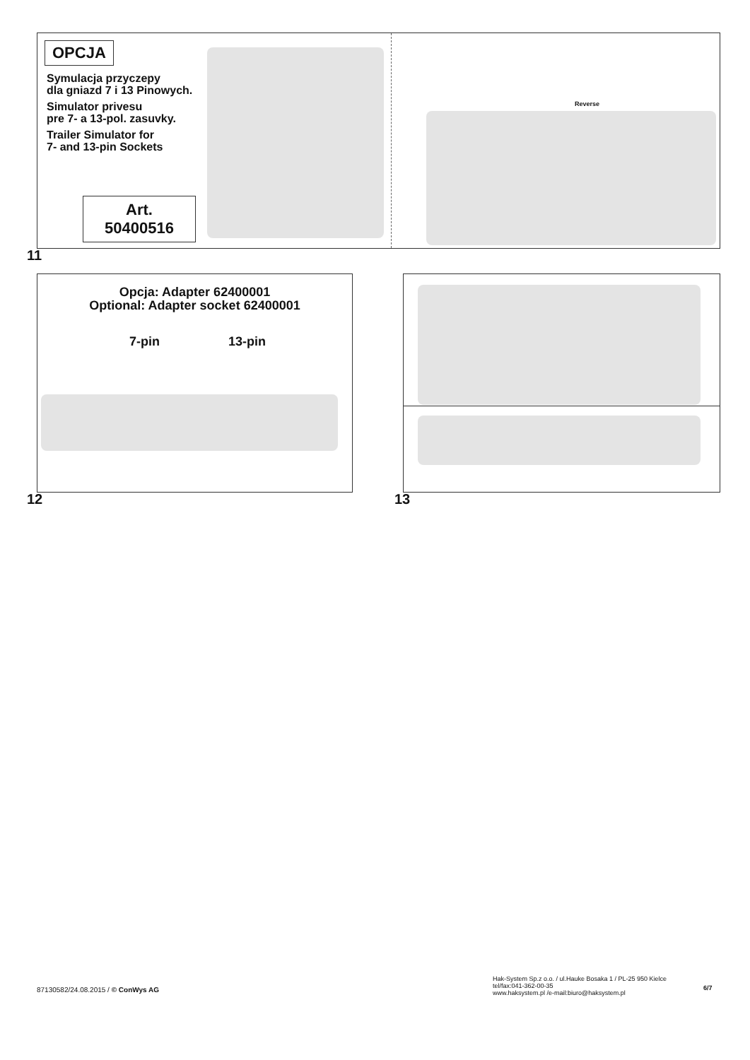OPCJA
Symulacja przyczepy
dla gniazd 7 i 13 Pinowych.
Simulator privesu
pre 7- a 13-pol. zasuvky.
Trailer Simulator for
7- and 13-pin Sockets
Art.
50400516
Reverse
11
Opcja: Adapter 62400001
Optional: Adapter socket 62400001
7-pin 13-pin
12 13
87130582/24.08.2015 / © ConWys AG
Hak-System Sp.z o.o. / ul.Hauke Bosaka 1 / PL-25 950 Kielce
tel/fax:041-362-00-35
www.haksystem.pl /e-mail:biuro@haksystem.pl
6/7